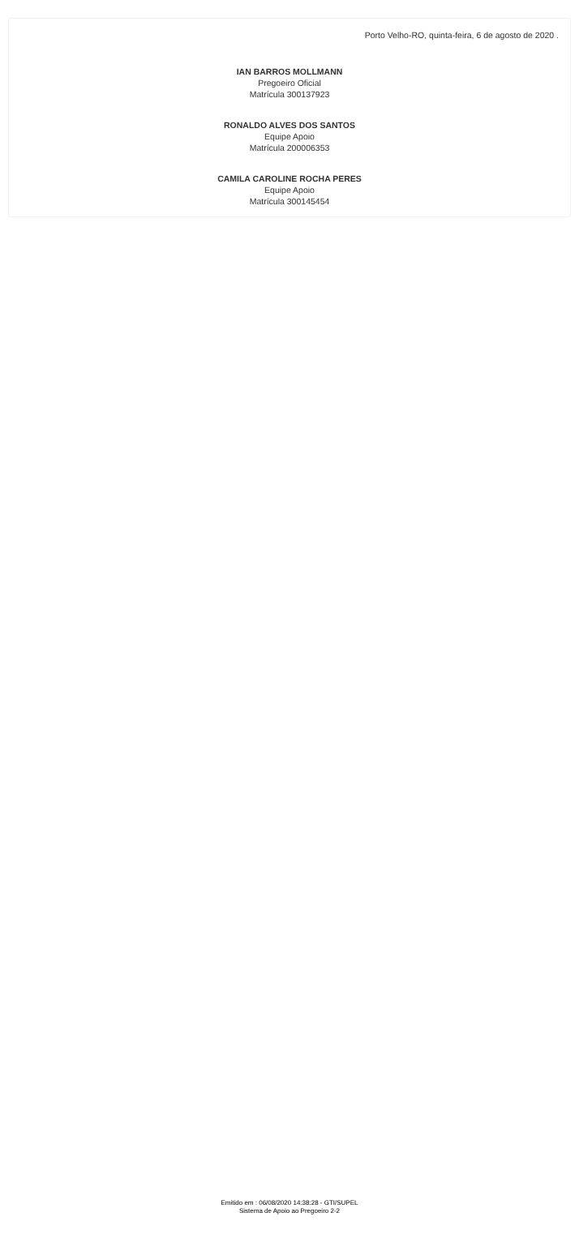Porto Velho-RO, quinta-feira, 6 de agosto de 2020 .
IAN BARROS MOLLMANN
Pregoeiro Oficial
Matrícula 300137923
RONALDO ALVES DOS SANTOS
Equipe Apoio
Matrícula 200006353
CAMILA CAROLINE ROCHA PERES
Equipe Apoio
Matrícula 300145454
Emitido em : 06/08/2020 14:38:28 - GTI/SUPEL
Sistema de Apoio ao Pregoeiro 2-2